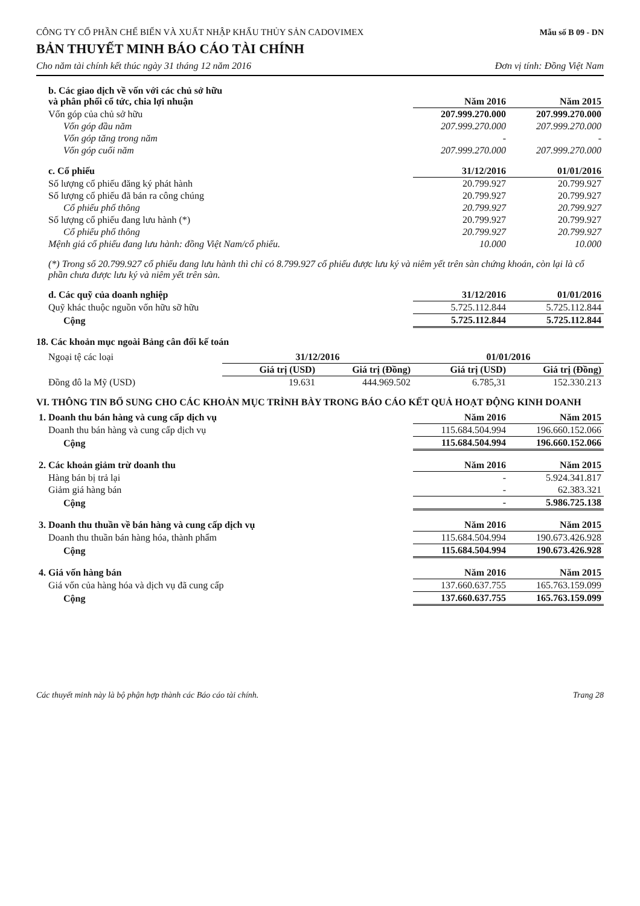CÔNG TY CỔ PHẦN CHẾ BIẾN VÀ XUẤT NHẬP KHẨU THỦY SẢN CADOVIMEX
Mẫu số B 09 - DN
BẢN THUYẾT MINH BÁO CÁO TÀI CHÍNH
Cho năm tài chính kết thúc ngày 31 tháng 12 năm 2016 Đơn vị tính: Đồng Việt Nam
| b. Các giao dịch về vốn với các chủ sở hữu và phân phối cổ tức, chia lợi nhuận | Năm 2016 | Năm 2015 |
| --- | --- | --- |
| Vốn góp của chủ sở hữu | 207.999.270.000 | 207.999.270.000 |
| Vốn góp đầu năm | 207.999.270.000 | 207.999.270.000 |
| Vốn góp tăng trong năm | - | - |
| Vốn góp cuối năm | 207.999.270.000 | 207.999.270.000 |
| c. Cổ phiếu | 31/12/2016 | 01/01/2016 |
| --- | --- | --- |
| Số lượng cổ phiếu đăng ký phát hành | 20.799.927 | 20.799.927 |
| Số lượng cổ phiếu đã bán ra công chúng | 20.799.927 | 20.799.927 |
| Cổ phiếu phổ thông | 20.799.927 | 20.799.927 |
| Số lượng cổ phiếu đang lưu hành (*) | 20.799.927 | 20.799.927 |
| Cổ phiếu phổ thông | 20.799.927 | 20.799.927 |
| Mệnh giá cổ phiếu đang lưu hành: đồng Việt Nam/cổ phiếu. | 10.000 | 10.000 |
(*) Trong số 20.799.927 cổ phiếu đang lưu hành thì chỉ có 8.799.927 cổ phiếu được lưu ký và niêm yết trên sàn chứng khoán, còn lại là cổ phần chưa được lưu ký và niêm yết trên sàn.
| d. Các quỹ của doanh nghiệp | 31/12/2016 | 01/01/2016 |
| --- | --- | --- |
| Quỹ khác thuộc nguồn vốn hữu sỡ hữu | 5.725.112.844 | 5.725.112.844 |
| Cộng | 5.725.112.844 | 5.725.112.844 |
18. Các khoản mục ngoài Bảng cân đối kế toán
| Ngoại tệ các loại | 31/12/2016 | | 01/01/2016 | |
| | Giá trị (USD) | Giá trị (Đồng) | Giá trị (USD) | Giá trị (Đồng) |
| Đồng đô la Mỹ (USD) | 19.631 | 444.969.502 | 6.785,31 | 152.330.213 |
VI. THÔNG TIN BỔ SUNG CHO CÁC KHOẢN MỤC TRÌNH BÀY TRONG BÁO CÁO KẾT QUẢ HOẠT ĐỘNG KINH DOANH
| 1. Doanh thu bán hàng và cung cấp dịch vụ | Năm 2016 | Năm 2015 |
| --- | --- | --- |
| Doanh thu bán hàng và cung cấp dịch vụ | 115.684.504.994 | 196.660.152.066 |
| Cộng | 115.684.504.994 | 196.660.152.066 |
| 2. Các khoản giảm trừ doanh thu | Năm 2016 | Năm 2015 |
| --- | --- | --- |
| Hàng bán bị trả lại | - | 5.924.341.817 |
| Giảm giá hàng bán | - | 62.383.321 |
| Cộng | - | 5.986.725.138 |
| 3. Doanh thu thuần về bán hàng và cung cấp dịch vụ | Năm 2016 | Năm 2015 |
| --- | --- | --- |
| Doanh thu thuần bán hàng hóa, thành phẩm | 115.684.504.994 | 190.673.426.928 |
| Cộng | 115.684.504.994 | 190.673.426.928 |
| 4. Giá vốn hàng bán | Năm 2016 | Năm 2015 |
| --- | --- | --- |
| Giá vốn của hàng hóa và dịch vụ đã cung cấp | 137.660.637.755 | 165.763.159.099 |
| Cộng | 137.660.637.755 | 165.763.159.099 |
Các thuyết minh này là bộ phận hợp thành các Báo cáo tài chính. Trang 28